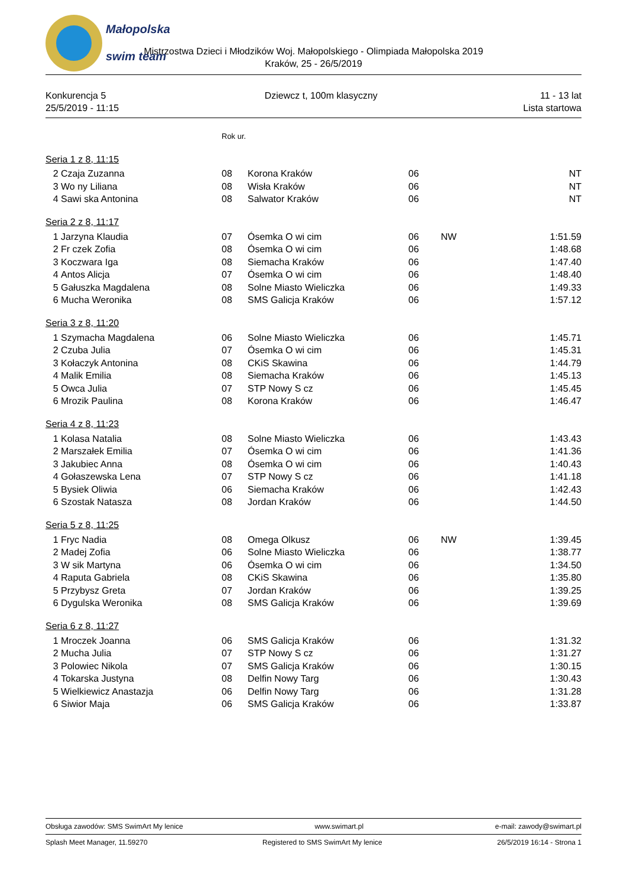Małopolska
swim team
Mistrzostwa Dzieci i Młodzików Woj. Małopolskiego - Olimpiada Małopolska 2019
Kraków, 25 - 26/5/2019
Konkurencja 5
25/5/2019 - 11:15
Dziewcz t, 100m klasyczny 11 - 13 lat
Lista startowa
| | | Rok ur. | | | | |
| Seria 1 z 8, 11:15 | | | | | | |
| 2 | Czaja Zuzanna | 08 | Korona Kraków | 06 | | NT |
| 3 | Wo ny Liliana | 08 | Wisła Kraków | 06 | | NT |
| 4 | Sawi ska Antonina | 08 | Salwator Kraków | 06 | | NT |
| Seria 2 z 8, 11:17 | | | | | | |
| 1 | Jarzyna Klaudia | 07 | Ósemka O wi cim | 06 | NW | 1:51.59 |
| 2 | Fr czek Zofia | 08 | Ósemka O wi cim | 06 | | 1:48.68 |
| 3 | Koczwara Iga | 08 | Siemacha Kraków | 06 | | 1:47.40 |
| 4 | Antos Alicja | 07 | Ósemka O wi cim | 06 | | 1:48.40 |
| 5 | Gałuszka Magdalena | 08 | Solne Miasto Wieliczka | 06 | | 1:49.33 |
| 6 | Mucha Weronika | 08 | SMS Galicja Kraków | 06 | | 1:57.12 |
| Seria 3 z 8, 11:20 | | | | | | |
| 1 | Szymacha Magdalena | 06 | Solne Miasto Wieliczka | 06 | | 1:45.71 |
| 2 | Czuba Julia | 07 | Ósemka O wi cim | 06 | | 1:45.31 |
| 3 | Kołaczyk Antonina | 08 | CKiS Skawina | 06 | | 1:44.79 |
| 4 | Malik Emilia | 08 | Siemacha Kraków | 06 | | 1:45.13 |
| 5 | Owca Julia | 07 | STP Nowy S cz | 06 | | 1:45.45 |
| 6 | Mrozik Paulina | 08 | Korona Kraków | 06 | | 1:46.47 |
| Seria 4 z 8, 11:23 | | | | | | |
| 1 | Kolasa Natalia | 08 | Solne Miasto Wieliczka | 06 | | 1:43.43 |
| 2 | Marszałek Emilia | 07 | Ósemka O wi cim | 06 | | 1:41.36 |
| 3 | Jakubiec Anna | 08 | Ósemka O wi cim | 06 | | 1:40.43 |
| 4 | Gołaszewska Lena | 07 | STP Nowy S cz | 06 | | 1:41.18 |
| 5 | Bysiek Oliwia | 06 | Siemacha Kraków | 06 | | 1:42.43 |
| 6 | Szostak Natasza | 08 | Jordan Kraków | 06 | | 1:44.50 |
| Seria 5 z 8, 11:25 | | | | | | |
| 1 | Fryc Nadia | 08 | Omega Olkusz | 06 | NW | 1:39.45 |
| 2 | Madej Zofia | 06 | Solne Miasto Wieliczka | 06 | | 1:38.77 |
| 3 | W sik Martyna | 06 | Ósemka O wi cim | 06 | | 1:34.50 |
| 4 | Raputa Gabriela | 08 | CKiS Skawina | 06 | | 1:35.80 |
| 5 | Przybysz Greta | 07 | Jordan Kraków | 06 | | 1:39.25 |
| 6 | Dygulska Weronika | 08 | SMS Galicja Kraków | 06 | | 1:39.69 |
| Seria 6 z 8, 11:27 | | | | | | |
| 1 | Mroczek Joanna | 06 | SMS Galicja Kraków | 06 | | 1:31.32 |
| 2 | Mucha Julia | 07 | STP Nowy S cz | 06 | | 1:31.27 |
| 3 | Polowiec Nikola | 07 | SMS Galicja Kraków | 06 | | 1:30.15 |
| 4 | Tokarska Justyna | 08 | Delfin Nowy Targ | 06 | | 1:30.43 |
| 5 | Wielkiewicz Anastazja | 06 | Delfin Nowy Targ | 06 | | 1:31.28 |
| 6 | Siwior Maja | 06 | SMS Galicja Kraków | 06 | | 1:33.87 |
Obsługa zawodów: SMS SwimArt My lenice www.swimart.pl e-mail: zawody@swimart.pl
Splash Meet Manager, 11.59270 Registered to SMS SwimArt My lenice 26/5/2019 16:14 - Strona 1